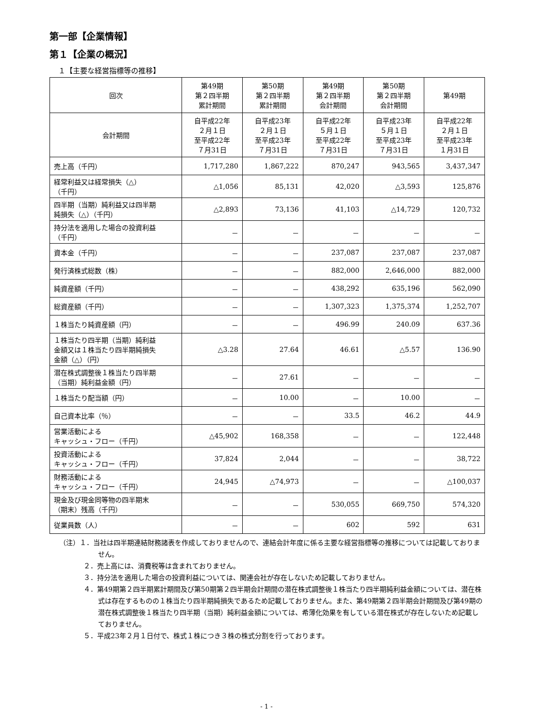第一部【企業情報】
第１【企業の概況】
１【主要な経営指標等の推移】
| 回次 | 第49期 第２四半期 累計期間 | 第50期 第２四半期 累計期間 | 第49期 第２四半期 会計期間 | 第50期 第２四半期 会計期間 | 第49期 |
| --- | --- | --- | --- | --- | --- |
| 会計期間 | 自平成22年 ２月１日 至平成22年 ７月31日 | 自平成23年 ２月１日 至平成23年 ７月31日 | 自平成22年 ５月１日 至平成22年 ７月31日 | 自平成23年 ５月１日 至平成23年 ７月31日 | 自平成22年 ２月１日 至平成23年 １月31日 |
| 売上高（千円） | 1,717,280 | 1,867,222 | 870,247 | 943,565 | 3,437,347 |
| 経常利益又は経常損失（△） （千円） | △1,056 | 85,131 | 42,020 | △3,593 | 125,876 |
| 四半期（当期）純利益又は四半期 純損失（△）（千円） | △2,893 | 73,136 | 41,103 | △14,729 | 120,732 |
| 持分法を適用した場合の投資利益 （千円） | － | － | － | － | － |
| 資本金（千円） | － | － | 237,087 | 237,087 | 237,087 |
| 発行済株式総数（株） | － | － | 882,000 | 2,646,000 | 882,000 |
| 純資産額（千円） | － | － | 438,292 | 635,196 | 562,090 |
| 総資産額（千円） | － | － | 1,307,323 | 1,375,374 | 1,252,707 |
| １株当たり純資産額（円） | － | － | 496.99 | 240.09 | 637.36 |
| １株当たり四半期（当期）純利益 金額又は１株当たり四半期純損失 金額（△）（円） | △3.28 | 27.64 | 46.61 | △5.57 | 136.90 |
| 潜在株式調整後１株当たり四半期 （当期）純利益金額（円） | － | 27.61 | － | － | － |
| １株当たり配当額（円） | － | 10.00 | － | 10.00 | － |
| 自己資本比率（％） | － | － | 33.5 | 46.2 | 44.9 |
| 営業活動による キャッシュ・フロー（千円） | △45,902 | 168,358 | － | － | 122,448 |
| 投資活動による キャッシュ・フロー（千円） | 37,824 | 2,044 | － | － | 38,722 |
| 財務活動による キャッシュ・フロー（千円） | 24,945 | △74,973 | － | － | △100,037 |
| 現金及び現金同等物の四半期末 （期末）残高（千円） | － | － | 530,055 | 669,750 | 574,320 |
| 従業員数（人） | － | － | 602 | 592 | 631 |
（注）１．当社は四半期連結財務諸表を作成しておりませんので、連結会計年度に係る主要な経営指標等の推移については記載しておりません。
２．売上高には、消費税等は含まれておりません。
３．持分法を適用した場合の投資利益については、関連会社が存在しないため記載しておりません。
４．第49期第２四半期累計期間及び第50期第２四半期会計期間の潜在株式調整後１株当たり四半期純利益金額については、潜在株式は存在するものの１株当たり四半期純損失であるため記載しておりません。また、第49期第２四半期会計期間及び第49期の潜在株式調整後１株当たり四半期（当期）純利益金額については、希薄化効果を有している潜在株式が存在しないため記載しておりません。
５．平成23年２月１日付で、株式１株につき３株の株式分割を行っております。
- 1 -